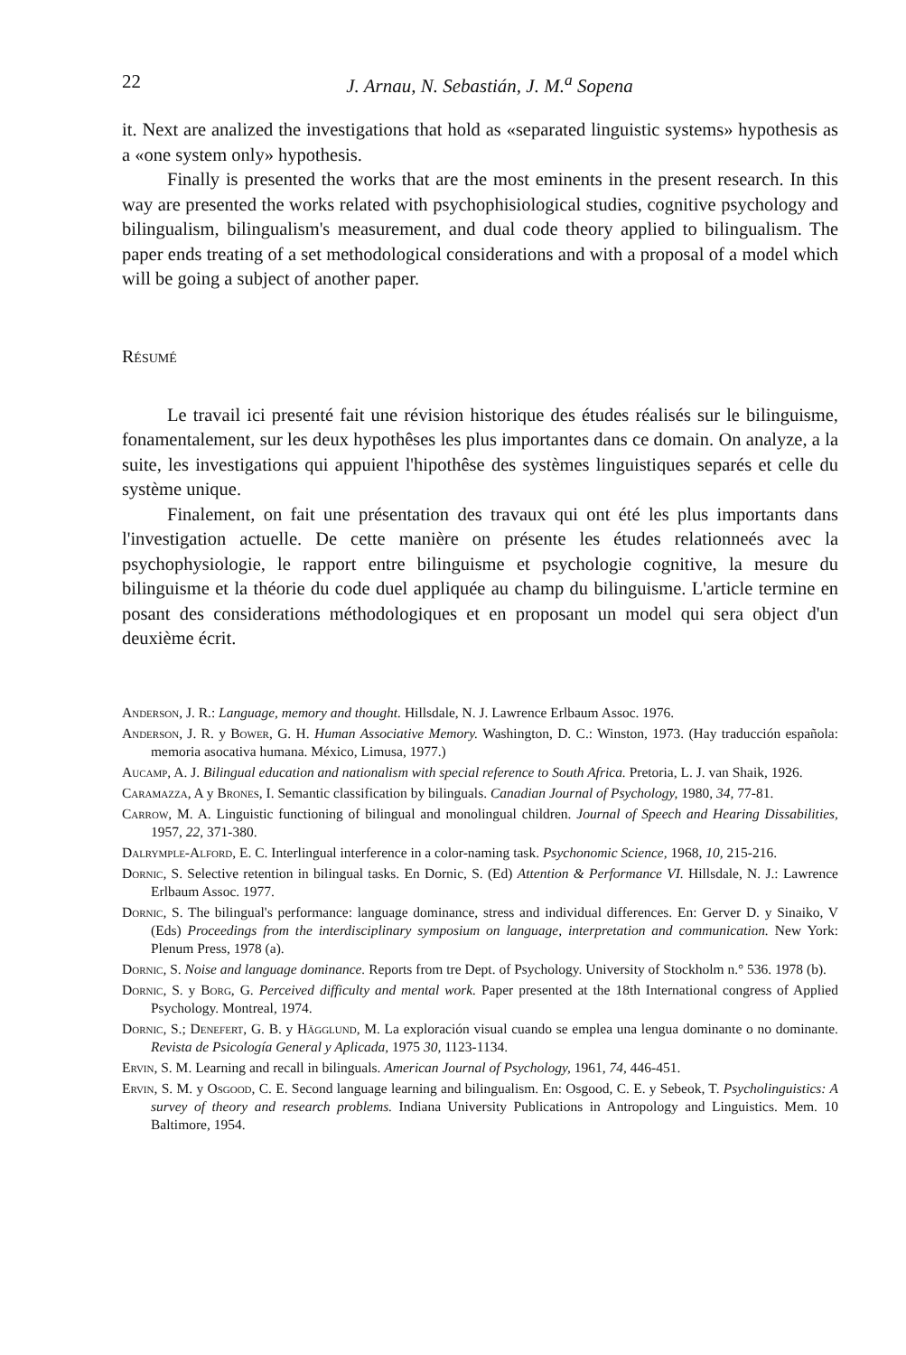22 J. Arnau, N. Sebastián, J. M.<sup>a</sup> Sopena
it. Next are analized the investigations that hold as «separated linguistic systems» hypothesis as a «one system only» hypothesis.
Finally is presented the works that are the most eminents in the present research. In this way are presented the works related with psychophisiological studies, cognitive psychology and bilingualism, bilingualism's measurement, and dual code theory applied to bilingualism. The paper ends treating of a set methodological considerations and with a proposal of a model which will be going a subject of another paper.
Résumé
Le travail ici presenté fait une révision historique des études réalisés sur le bilinguisme, fonamentalement, sur les deux hypothêses les plus importantes dans ce domain. On analyze, a la suite, les investigations qui appuient l'hipothêse des systèmes linguistiques separés et celle du système unique.
Finalement, on fait une présentation des travaux qui ont été les plus importants dans l'investigation actuelle. De cette manière on présente les études relationneés avec la psychophysiologie, le rapport entre bilinguisme et psychologie cognitive, la mesure du bilinguisme et la théorie du code duel appliquée au champ du bilinguisme. L'article termine en posant des considerations méthodologiques et en proposant un model qui sera object d'un deuxième écrit.
Anderson, J. R.: Language, memory and thought. Hillsdale, N. J. Lawrence Erlbaum Assoc. 1976.
Anderson, J. R. y Bower, G. H. Human Associative Memory. Washington, D. C.: Winston, 1973. (Hay traducción española: memoria asocativa humana. México, Limusa, 1977.)
Aucamp, A. J. Bilingual education and nationalism with special reference to South Africa. Pretoria, L. J. van Shaik, 1926.
Caramazza, A y Brones, I. Semantic classification by bilinguals. Canadian Journal of Psychology, 1980, 34, 77-81.
Carrow, M. A. Linguistic functioning of bilingual and monolingual children. Journal of Speech and Hearing Dissabilities, 1957, 22, 371-380.
Dalrymple-Alford, E. C. Interlingual interference in a color-naming task. Psychonomic Science, 1968, 10, 215-216.
Dornic, S. Selective retention in bilingual tasks. En Dornic, S. (Ed) Attention & Performance VI. Hillsdale, N. J.: Lawrence Erlbaum Assoc. 1977.
Dornic, S. The bilingual's performance: language dominance, stress and individual differences. En: Gerver D. y Sinaiko, V (Eds) Proceedings from the interdisciplinary symposium on language, interpretation and communication. New York: Plenum Press, 1978 (a).
Dornic, S. Noise and language dominance. Reports from tre Dept. of Psychology. University of Stockholm n.° 536. 1978 (b).
Dornic, S. y Borg, G. Perceived difficulty and mental work. Paper presented at the 18th International congress of Applied Psychology. Montreal, 1974.
Dornic, S.; Denefert, G. B. y Hägglund, M. La exploración visual cuando se emplea una lengua dominante o no dominante. Revista de Psicología General y Aplicada, 1975 30, 1123-1134.
Ervin, S. M. Learning and recall in bilinguals. American Journal of Psychology, 1961, 74, 446-451.
Ervin, S. M. y Osgood, C. E. Second language learning and bilingualism. En: Osgood, C. E. y Sebeok, T. Psycholinguistics: A survey of theory and research problems. Indiana University Publications in Antropology and Linguistics. Mem. 10 Baltimore, 1954.